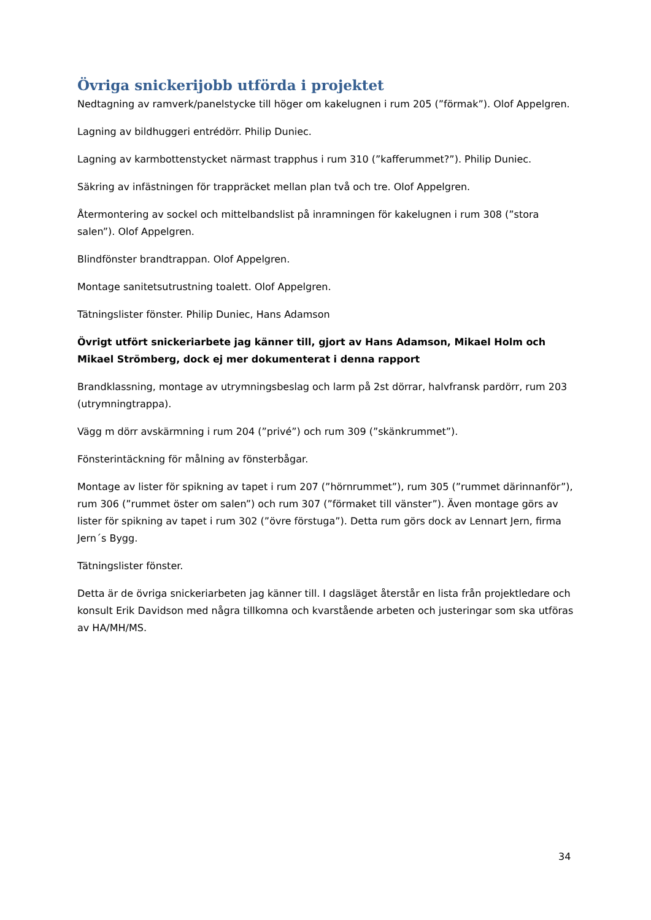Övriga snickerijobb utförda i projektet
Nedtagning av ramverk/panelstycke till höger om kakelugnen i rum 205 (”förmak”). Olof Appelgren.
Lagning av bildhuggeri entrédörr. Philip Duniec.
Lagning av karmbottenstycket närmast trapphus i rum 310 (”kafferummet?”). Philip Duniec.
Säkring av infästningen för trappräcket mellan plan två och tre. Olof Appelgren.
Återmontering av sockel och mittelbandslist på inramningen för kakelugnen i rum 308 (”stora salen”). Olof Appelgren.
Blindfönster brandtrappan. Olof Appelgren.
Montage sanitetsutrustning toalett. Olof Appelgren.
Tätningslister fönster. Philip Duniec, Hans Adamson
Övrigt utfört snickeriarbete jag känner till, gjort av Hans Adamson, Mikael Holm och Mikael Strömberg, dock ej mer dokumenterat i denna rapport
Brandklassning, montage av utrymningsbeslag och larm på 2st dörrar, halvfransk pardörr, rum 203 (utrymningtrappa).
Vägg m dörr avskärmning i rum 204 (”privé”) och rum 309 (”skänkrummet”).
Fönsterintäckning för målning av fönsterbågar.
Montage av lister för spikning av tapet i rum 207 (”hörnrummet”), rum 305 (”rummet därinnanför”), rum 306 (”rummet öster om salen”) och rum 307 (”förmaket till vänster”). Även montage görs av lister för spikning av tapet i rum 302 (”övre förstuga”). Detta rum görs dock av Lennart Jern, firma Jern´s Bygg.
Tätningslister fönster.
Detta är de övriga snickeriarbeten jag känner till. I dagsläget återstår en lista från projektledare och konsult Erik Davidson med några tillkomna och kvarstående arbeten och justeringar som ska utföras av HA/MH/MS.
34